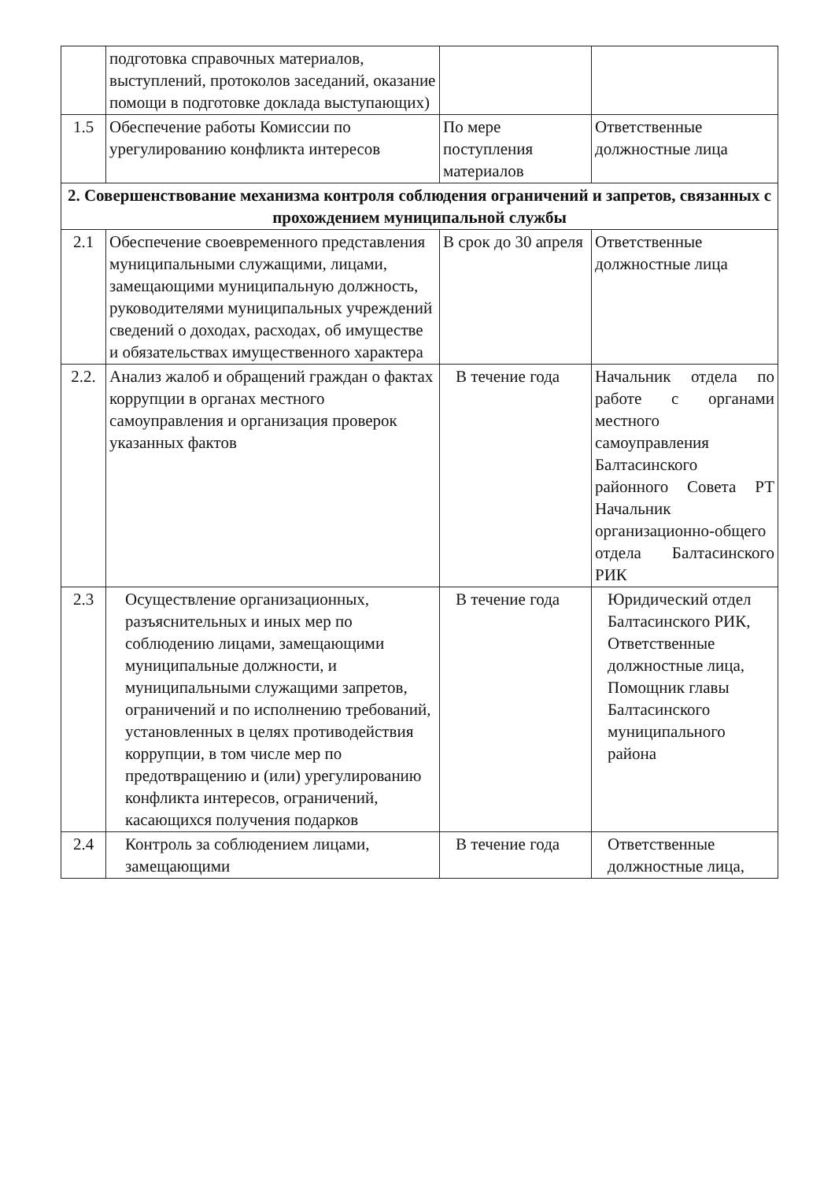| | подготовка справочных материалов, выступлений, протоколов заседаний, оказание помощи в подготовке доклада выступающих) | | |
| 1.5 | Обеспечение работы Комиссии по урегулированию конфликта интересов | По мере поступления материалов | Ответственные должностные лица |
| 2. Совершенствование механизма контроля соблюдения ограничений и запретов, связанных с прохождением муниципальной службы | | | |
| 2.1 | Обеспечение своевременного представления муниципальными служащими, лицами, замещающими муниципальную должность, руководителями муниципальных учреждений сведений о доходах, расходах, об имуществе и обязательствах имущественного характера | В срок до 30 апреля | Ответственные должностные лица |
| 2.2. | Анализ жалоб и обращений граждан о фактах коррупции в органах местного самоуправления и организация проверок указанных фактов | В течение года | Начальник отдела по работе с органами местного самоуправления Балтасинского районного Совета РТ Начальник организационно-общего отдела Балтасинского РИК |
| 2.3 | Осуществление организационных, разъяснительных и иных мер по соблюдению лицами, замещающими муниципальные должности, и муниципальными служащими запретов, ограничений и по исполнению требований, установленных в целях противодействия коррупции, в том числе мер по предотвращению и (или) урегулированию конфликта интересов, ограничений, касающихся получения подарков | В течение года | Юридический отдел Балтасинского РИК, Ответственные должностные лица, Помощник главы Балтасинского муниципального района |
| 2.4 | Контроль за соблюдением лицами, замещающими | В течение года | Ответственные должностные лица, |